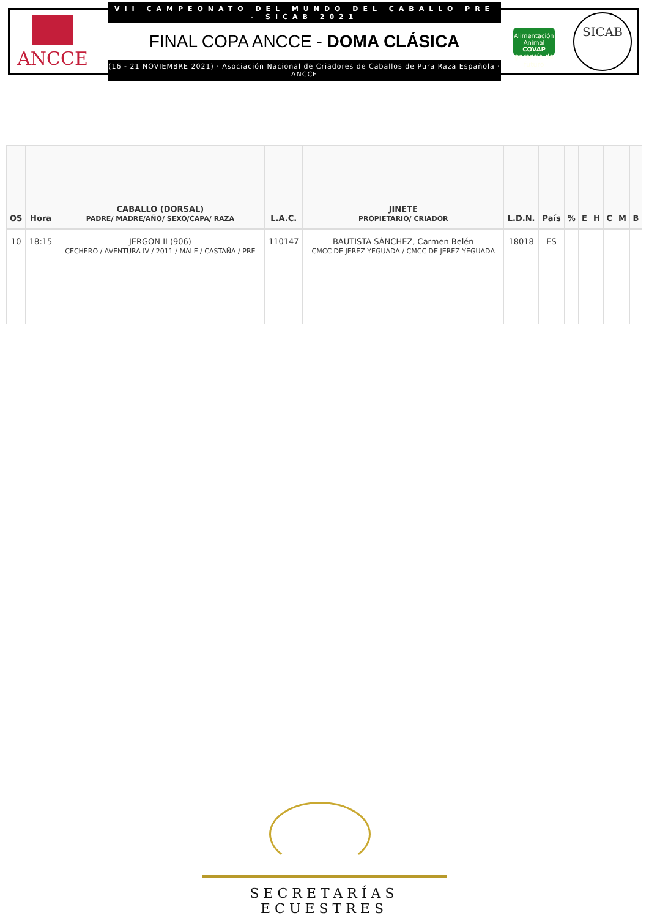ANCCE
VII CAMPEONATO DEL MUNDO DEL CABALLO PRE - SICAB 2021
FINAL COPA ANCCE - DOMA CLÁSICA
(16 - 21 NOVIEMBRE 2021) · Asociación Nacional de Criadores de Caballos de Pura Raza Española · ANCCE
Alimentación Animal
COVAP
garantía de futuro
SICAB
| OS | Hora | CABALLO (DORSAL) PADRE/ MADRE/AÑO/ SEXO/CAPA/ RAZA | L.A.C. | JINETE PROPIETARIO/ CRIADOR | L.D.N. | País | % | E | H | C | M | B |
| --- | --- | --- | --- | --- | --- | --- | --- | --- | --- | --- | --- | --- |
| 10 | 18:15 | JERGON II (906) CECHERO / AVENTURA IV / 2011 / MALE / CASTAÑA / PRE | 110147 | BAUTISTA SÁNCHEZ, Carmen Belén CMCC DE JEREZ YEGUADA / CMCC DE JEREZ YEGUADA | 18018 | ES | | | | | | |
SECRETARÍAS ECUESTRES